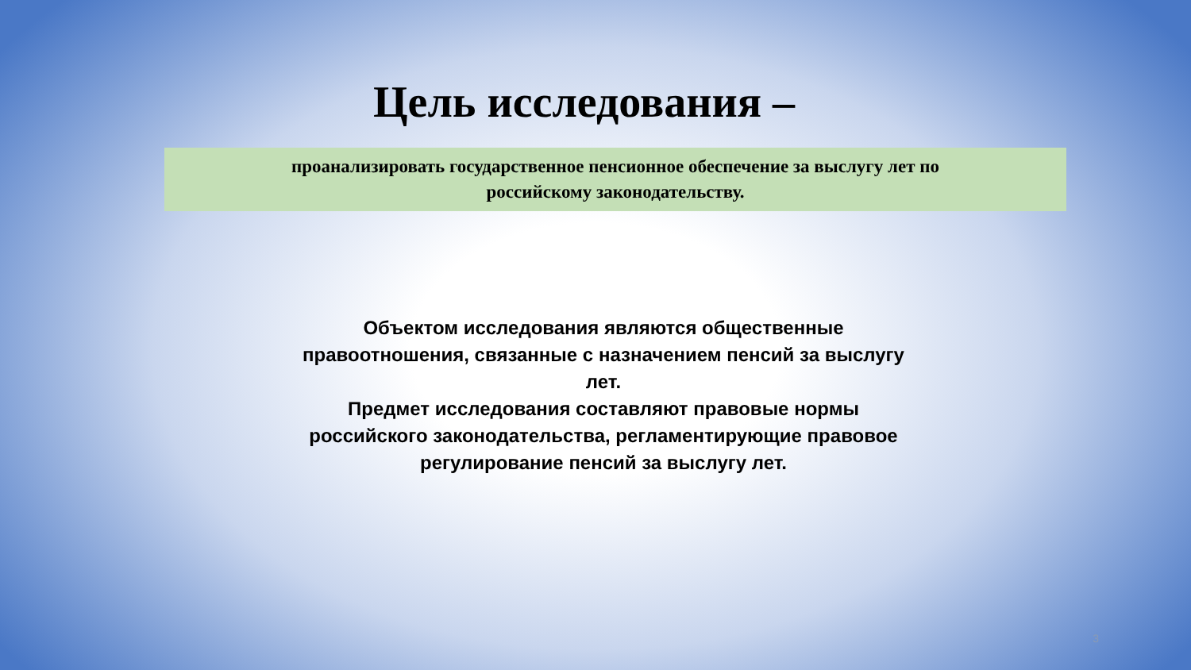Цель исследования –
проанализировать государственное пенсионное обеспечение за выслугу лет по
российскому законодательству.
Объектом исследования являются общественные правоотношения, связанные с назначением пенсий за выслугу лет.
Предмет исследования составляют правовые нормы российского законодательства, регламентирующие правовое регулирование пенсий за выслугу лет.
3